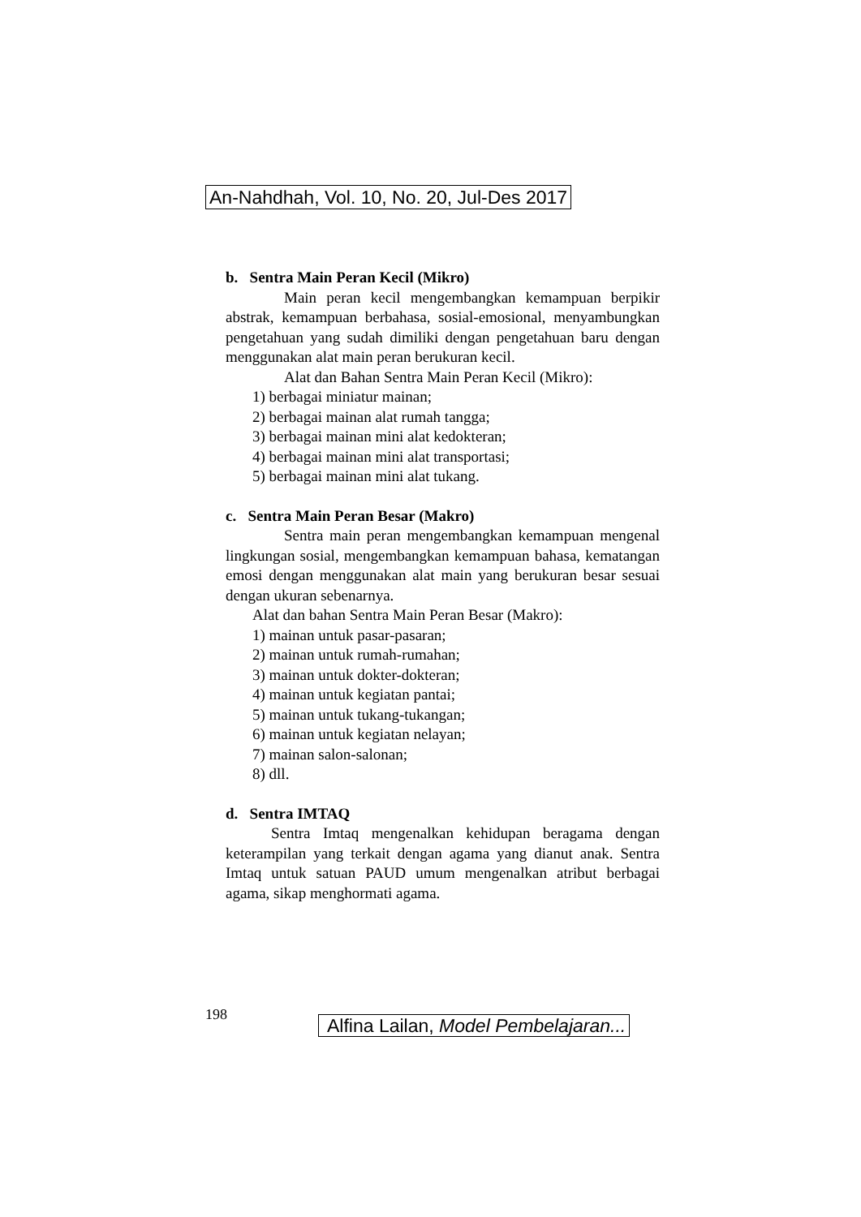An-Nahdhah, Vol. 10, No. 20, Jul-Des 2017
b. Sentra Main Peran Kecil (Mikro)
Main peran kecil mengembangkan kemampuan berpikir abstrak, kemampuan berbahasa, sosial-emosional, menyambungkan pengetahuan yang sudah dimiliki dengan pengetahuan baru dengan menggunakan alat main peran berukuran kecil.
Alat dan Bahan Sentra Main Peran Kecil (Mikro):
1) berbagai miniatur mainan;
2) berbagai mainan alat rumah tangga;
3) berbagai mainan mini alat kedokteran;
4) berbagai mainan mini alat transportasi;
5) berbagai mainan mini alat tukang.
c. Sentra Main Peran Besar (Makro)
Sentra main peran mengembangkan kemampuan mengenal lingkungan sosial, mengembangkan kemampuan bahasa, kematangan emosi dengan menggunakan alat main yang berukuran besar sesuai dengan ukuran sebenarnya.
Alat dan bahan Sentra Main Peran Besar (Makro):
1) mainan untuk pasar-pasaran;
2) mainan untuk rumah-rumahan;
3) mainan untuk dokter-dokteran;
4) mainan untuk kegiatan pantai;
5) mainan untuk tukang-tukangan;
6) mainan untuk kegiatan nelayan;
7) mainan salon-salonan;
8) dll.
d. Sentra IMTAQ
Sentra Imtaq mengenalkan kehidupan beragama dengan keterampilan yang terkait dengan agama yang dianut anak. Sentra Imtaq untuk satuan PAUD umum mengenalkan atribut berbagai agama, sikap menghormati agama.
198
Alfina Lailan, Model Pembelajaran...